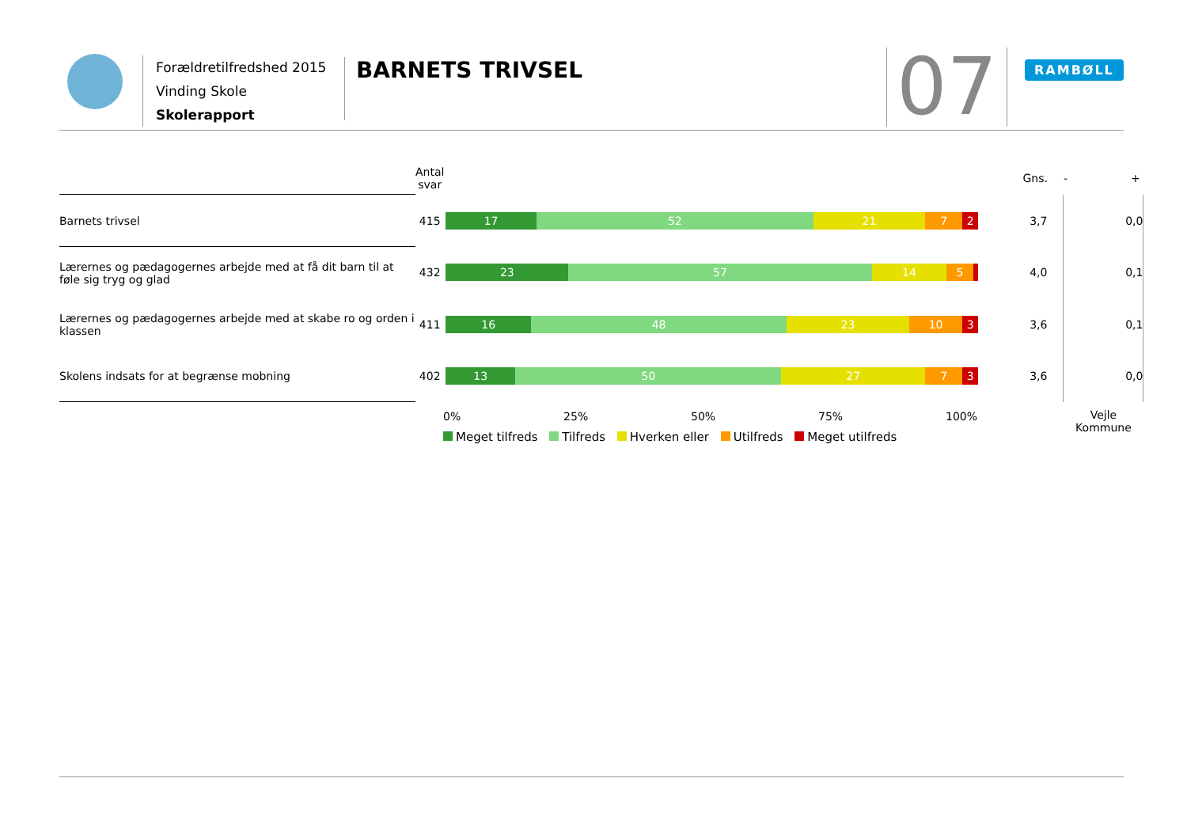Forældretilfredshed 2015
Vinding Skole
Skolerapport
BARNETS TRIVSEL 07 RAMBØLL
| | Antal svar | | Gns. | - + |
| --- | --- | --- | --- | --- |
| Barnets trivsel | 415 | 17 52 21 7 2 | 3,7 | 0,0 |
| Lærernes og pædagogernes arbejde med at få dit barn til at føle sig tryg og glad | 432 | 23 57 14 5 | 4,0 | 0,1 |
| Lærernes og pædagogernes arbejde med at skabe ro og orden i klassen | 411 | 16 48 23 10 3 | 3,6 | 0,1 |
| Skolens indsats for at begrænse mobning | 402 | 13 50 27 7 3 | 3,6 | 0,0 |
| | | | | Vejle Kommune |
0% 25% 50% 75% 100%
Meget tilfreds Tilfreds Hverken eller Utilfreds Meget utilfreds